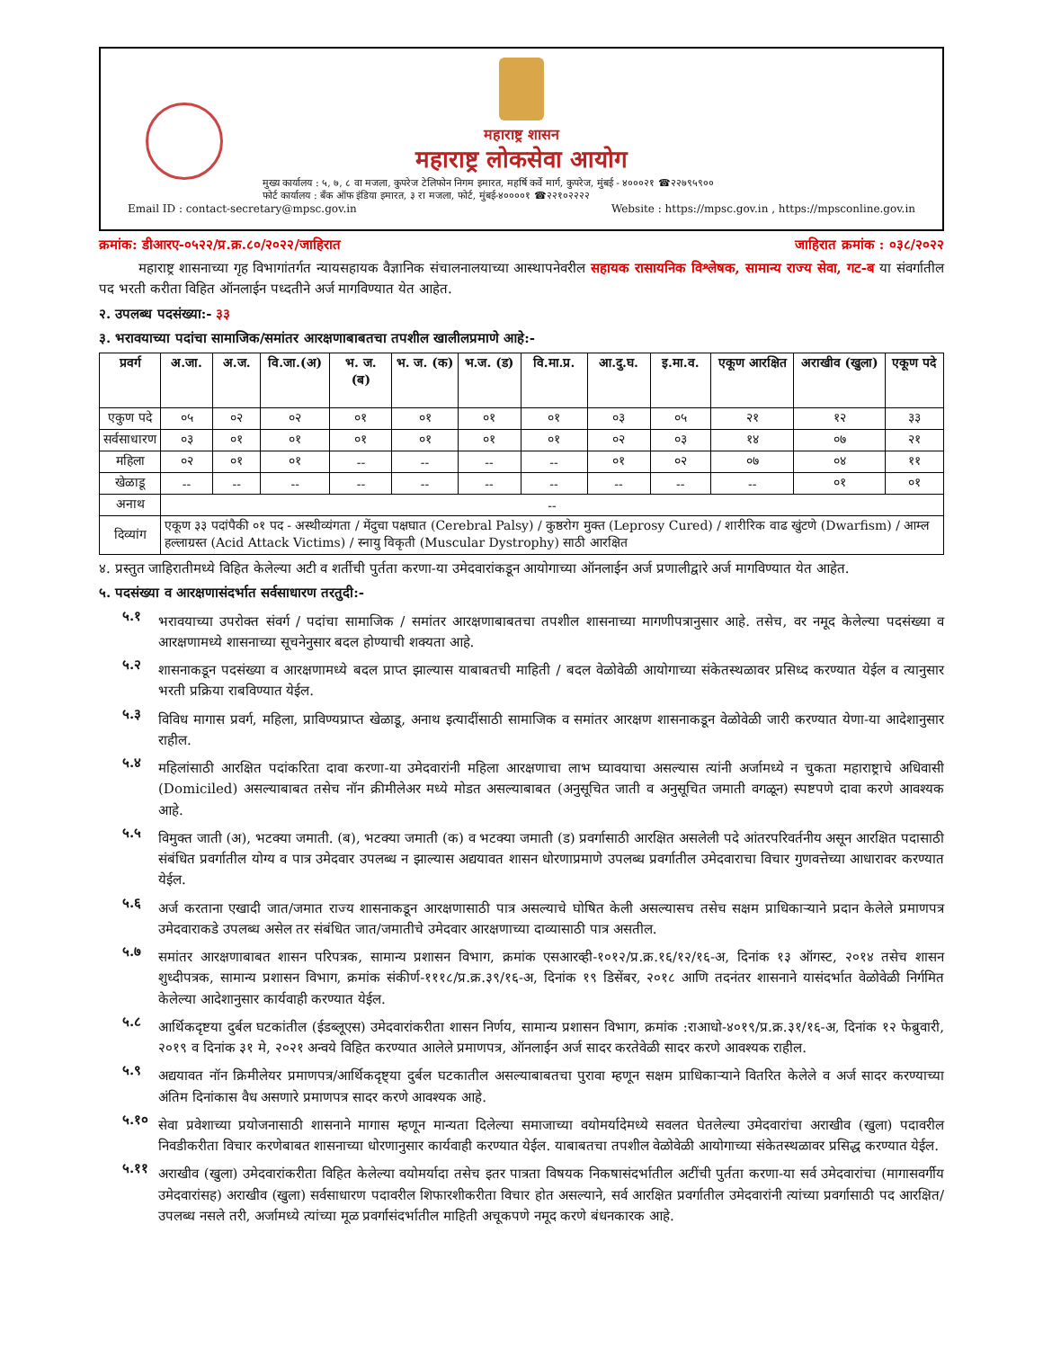महाराष्ट्र शासन
महाराष्ट्र लोकसेवा आयोग
मुख्य कार्यालय : ५, ७, ८ वा मजला, कुपरेज टेलिफोन निगम इमारत, महर्षि कर्वे मार्ग, कुपरेज, मुंबई - ४०००२१ ☎२२७९५९००
फोर्ट कार्यालय : बँक ऑफ इंडिया इमारत, ३ रा मजला, फोर्ट, मुंबई-४००००१ ☎२२१०२२२२
Email ID : contact-secretary@mpsc.gov.in Website : https://mpsc.gov.in , https://mpsconline.gov.in
क्रमांक: डीआरए-०५२२/प्र.क्र.८०/२०२२/जाहिरात जाहिरात क्रमांक : ०३८/२०२२
महाराष्ट्र शासनाच्या गृह विभागांतर्गत न्यायसहायक वैज्ञानिक संचालनालयाच्या आस्थापनेवरील सहायक रासायनिक विश्लेषक, सामान्य राज्य सेवा, गट-ब या संवर्गातील पद भरती करीता विहित ऑनलाईन पध्दतीने अर्ज मागविण्यात येत आहेत.
२. उपलब्ध पदसंख्या:- ३३
३. भरावयाच्या पदांचा सामाजिक/समांतर आरक्षणाबाबतचा तपशील खालीलप्रमाणे आहे:-
| प्रवर्ग | अ.जा. | अ.ज. | वि.जा.(अ) | भ. ज. (ब) | भ. ज. (क) | भ.ज. (ड) | वि.मा.प्र. | आ.दु.घ. | इ.मा.व. | एकूण आरक्षित | अराखीव (खुला) | एकूण पदे |
| --- | --- | --- | --- | --- | --- | --- | --- | --- | --- | --- | --- | --- |
| एकुण पदे | ०५ | ०२ | ०२ | ०१ | ०१ | ०१ | ०१ | ०३ | ०५ | २१ | १२ | ३३ |
| सर्वसाधारण | ०३ | ०१ | ०१ | ०१ | ०१ | ०१ | ०१ | ०२ | ०३ | १४ | ०७ | २१ |
| महिला | ०२ | ०१ | ०१ | -- | -- | -- | -- | ०१ | ०२ | ०७ | ०४ | ११ |
| खेळाडू | -- | -- | -- | -- | -- | -- | -- | -- | -- | -- | ०१ | ०१ |
| अनाथ | -- | | | | | | | | | | | |
| दिव्यांग | एकूण ३३ पदांपैकी ०१ पद - अस्थीव्यंगता / मेंदुचा पक्षघात (Cerebral Palsy) / कुष्ठरोग मुक्त (Leprosy Cured) / शारीरिक वाढ खुंटणे (Dwarfism) / आम्ल हल्लाग्रस्त (Acid Attack Victims) / स्नायु विकृती (Muscular Dystrophy) साठी आरक्षित | | | | | | | | | | | |
४. प्रस्तुत जाहिरातीमध्ये विहित केलेल्या अटी व शर्तीची पुर्तता करणा-या उमेदवारांकडून आयोगाच्या ऑनलाईन अर्ज प्रणालीद्वारे अर्ज मागविण्यात येत आहेत.
५. पदसंख्या व आरक्षणासंदर्भात सर्वसाधारण तरतुदी:-
५.१
भरावयाच्या उपरोक्त संवर्ग / पदांचा सामाजिक / समांतर आरक्षणाबाबतचा तपशील शासनाच्या मागणीपत्रानुसार आहे. तसेच, वर नमूद केलेल्या पदसंख्या व आरक्षणामध्ये शासनाच्या सूचनेनुसार बदल होण्याची शक्यता आहे.
५.२
शासनाकडून पदसंख्या व आरक्षणामध्ये बदल प्राप्त झाल्यास याबाबतची माहिती / बदल वेळोवेळी आयोगाच्या संकेतस्थळावर प्रसिध्द करण्यात येईल व त्यानुसार भरती प्रक्रिया राबविण्यात येईल.
५.३
विविध मागास प्रवर्ग, महिला, प्राविण्यप्राप्त खेळाडू, अनाथ इत्यादींसाठी सामाजिक व समांतर आरक्षण शासनाकडून वेळोवेळी जारी करण्यात येणा-या आदेशानुसार राहील.
५.४
महिलांसाठी आरक्षित पदांकरिता दावा करणा-या उमेदवारांनी महिला आरक्षणाचा लाभ घ्यावयाचा असल्यास त्यांनी अर्जामध्ये न चुकता महाराष्ट्राचे अधिवासी (Domiciled) असल्याबाबत तसेच नॉन क्रीमीलेअर मध्ये मोडत असल्याबाबत (अनुसूचित जाती व अनुसूचित जमाती वगळून) स्पष्टपणे दावा करणे आवश्यक आहे.
५.५
विमुक्त जाती (अ), भटक्या जमाती. (ब), भटक्या जमाती (क) व भटक्या जमाती (ड) प्रवर्गासाठी आरक्षित असलेली पदे आंतरपरिवर्तनीय असून आरक्षित पदासाठी संबंधित प्रवर्गातील योग्य व पात्र उमेदवार उपलब्ध न झाल्यास अद्ययावत शासन धोरणाप्रमाणे उपलब्ध प्रवर्गातील उमेदवाराचा विचार गुणवत्तेच्या आधारावर करण्यात येईल.
५.६
अर्ज करताना एखादी जात/जमात राज्य शासनाकडून आरक्षणासाठी पात्र असल्याचे घोषित केली असल्यासच तसेच सक्षम प्राधिकाऱ्याने प्रदान केलेले प्रमाणपत्र उमेदवाराकडे उपलब्ध असेल तर संबंधित जात/जमातीचे उमेदवार आरक्षणाच्या दाव्यासाठी पात्र असतील.
५.७
समांतर आरक्षणाबाबत शासन परिपत्रक, सामान्य प्रशासन विभाग, क्रमांक एसआरव्ही-१०१२/प्र.क्र.१६/१२/१६-अ, दिनांक १३ ऑगस्ट, २०१४ तसेच शासन शुध्दीपत्रक, सामान्य प्रशासन विभाग, क्रमांक संकीर्ण-१११८/प्र.क्र.३९/१६-अ, दिनांक १९ डिसेंबर, २०१८ आणि तदनंतर शासनाने यासंदर्भात वेळोवेळी निर्गमित केलेल्या आदेशानुसार कार्यवाही करण्यात येईल.
५.८
आर्थिकदृष्टया दुर्बल घटकांतील (ईडब्लूएस) उमेदवारांकरीता शासन निर्णय, सामान्य प्रशासन विभाग, क्रमांक :राआधो-४०१९/प्र.क्र.३१/१६-अ, दिनांक १२ फेब्रुवारी, २०१९ व दिनांक ३१ मे, २०२१ अन्वये विहित करण्यात आलेले प्रमाणपत्र, ऑनलाईन अर्ज सादर करतेवेळी सादर करणे आवश्यक राहील.
५.९
अद्ययावत नॉन क्रिमीलेयर प्रमाणपत्र/आर्थिकदृष्ट्या दुर्बल घटकातील असल्याबाबतचा पुरावा म्हणून सक्षम प्राधिकाऱ्याने वितरित केलेले व अर्ज सादर करण्याच्या अंतिम दिनांकास वैध असणारे प्रमाणपत्र सादर करणे आवश्यक आहे.
५.१०
सेवा प्रवेशाच्या प्रयोजनासाठी शासनाने मागास म्हणून मान्यता दिलेल्या समाजाच्या वयोमर्यादेमध्ये सवलत घेतलेल्या उमेदवारांचा अराखीव (खुला) पदावरील निवडीकरीता विचार करणेबाबत शासनाच्या धोरणानुसार कार्यवाही करण्यात येईल. याबाबतचा तपशील वेळोवेळी आयोगाच्या संकेतस्थळावर प्रसिद्ध करण्यात येईल.
५.११
अराखीव (खुला) उमेदवारांकरीता विहित केलेल्या वयोमर्यादा तसेच इतर पात्रता विषयक निकषासंदर्भातील अटींची पुर्तता करणा-या सर्व उमेदवारांचा (मागासवर्गीय उमेदवारांसह) अराखीव (खुला) सर्वसाधारण पदावरील शिफारशीकरीता विचार होत असल्याने, सर्व आरक्षित प्रवर्गातील उमेदवारांनी त्यांच्या प्रवर्गासाठी पद आरक्षित/उपलब्ध नसले तरी, अर्जामध्ये त्यांच्या मूळ प्रवर्गासंदर्भातील माहिती अचूकपणे नमूद करणे बंधनकारक आहे.